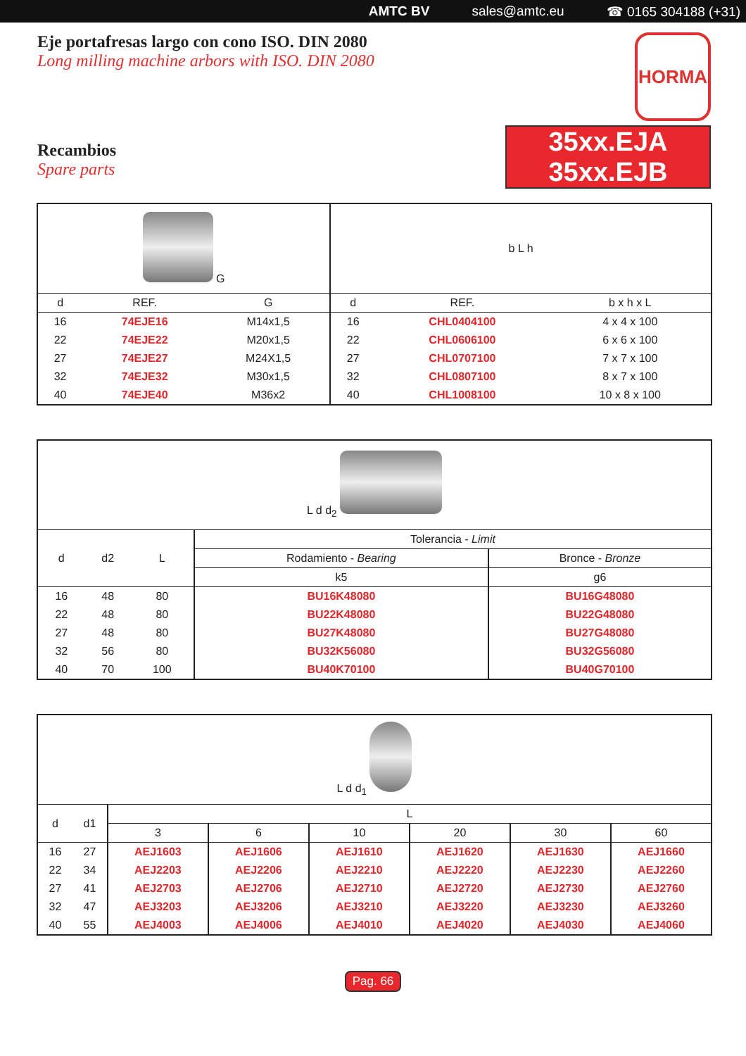AMTC BV sales@amtc.eu ☎ 0165 304188 (+31)
Eje portafresas largo con cono ISO. DIN 2080
Long milling machine arbors with ISO. DIN 2080
Recambios
Spare parts
HORMA
35xx.EJA
35xx.EJB
| G | | | b L h | | |
| d | REF. | G | d | REF. | b x h x L |
| 16 | 74EJE16 | M14x1,5 | 16 | CHL0404100 | 4 x 4 x 100 |
| 22 | 74EJE22 | M20x1,5 | 22 | CHL0606100 | 6 x 6 x 100 |
| 27 | 74EJE27 | M24X1,5 | 27 | CHL0707100 | 7 x 7 x 100 |
| 32 | 74EJE32 | M30x1,5 | 32 | CHL0807100 | 8 x 7 x 100 |
| 40 | 74EJE40 | M36x2 | 40 | CHL1008100 | 10 x 8 x 100 |
| L d d<sub>2</sub> | | | | |
| d | d2 | L | Tolerancia - Limit | |
| | | | Rodamiento - Bearing | Bronce - Bronze |
| | | | k5 | g6 |
| 16 | 48 | 80 | BU16K48080 | BU16G48080 |
| 22 | 48 | 80 | BU22K48080 | BU22G48080 |
| 27 | 48 | 80 | BU27K48080 | BU27G48080 |
| 32 | 56 | 80 | BU32K56080 | BU32G56080 |
| 40 | 70 | 100 | BU40K70100 | BU40G70100 |
| L d d<sub>1</sub> | | | | | | | |
| d | d1 | L | | | | | |
| | | 3 | 6 | 10 | 20 | 30 | 60 |
| 16 | 27 | AEJ1603 | AEJ1606 | AEJ1610 | AEJ1620 | AEJ1630 | AEJ1660 |
| 22 | 34 | AEJ2203 | AEJ2206 | AEJ2210 | AEJ2220 | AEJ2230 | AEJ2260 |
| 27 | 41 | AEJ2703 | AEJ2706 | AEJ2710 | AEJ2720 | AEJ2730 | AEJ2760 |
| 32 | 47 | AEJ3203 | AEJ3206 | AEJ3210 | AEJ3220 | AEJ3230 | AEJ3260 |
| 40 | 55 | AEJ4003 | AEJ4006 | AEJ4010 | AEJ4020 | AEJ4030 | AEJ4060 |
Pag. 66